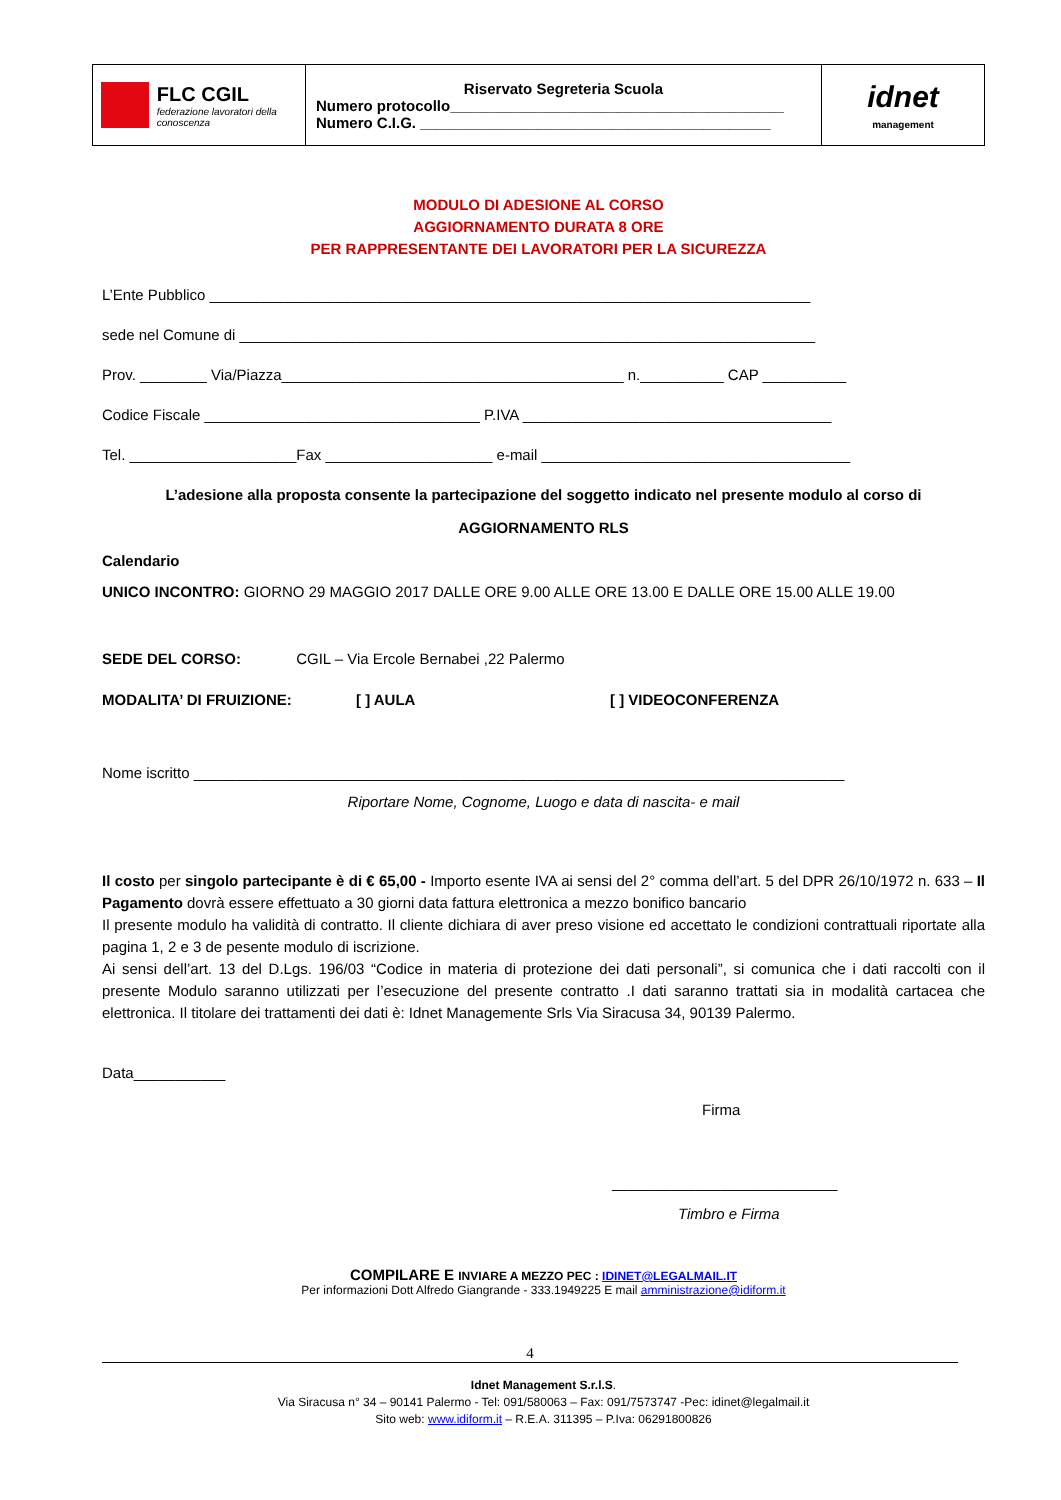| FLC CGIL federazione lavoratori della conoscenza | Riservato Segreteria Scuola Numero protocollo________________________________________ Numero C.I.G. __________________________________________ | idnet management |
MODULO DI ADESIONE AL CORSO
AGGIORNAMENTO DURATA 8 ORE
PER RAPPRESENTANTE DEI LAVORATORI PER LA SICUREZZA
L’Ente Pubblico ________________________________________________________________________
sede nel Comune di _____________________________________________________________________
Prov. ________ Via/Piazza_________________________________________ n.__________ CAP __________
Codice Fiscale _________________________________ P.IVA _____________________________________
Tel. ____________________Fax ____________________ e-mail _____________________________________
L’adesione alla proposta consente la partecipazione del soggetto indicato nel presente modulo al corso di
AGGIORNAMENTO RLS
Calendario
UNICO INCONTRO: GIORNO 29 MAGGIO 2017 DALLE ORE 9.00 ALLE ORE 13.00 E DALLE ORE 15.00 ALLE 19.00
SEDE DEL CORSO: CGIL – Via Ercole Bernabei ,22 Palermo
MODALITA’ DI FRUIZIONE: [ ] AULA [ ] VIDEOCONFERENZA
Nome iscritto ______________________________________________________________________________
Riportare Nome, Cognome, Luogo e data di nascita- e mail
Il costo per singolo partecipante è di € 65,00 - Importo esente IVA ai sensi del 2° comma dell’art. 5 del DPR 26/10/1972 n. 633 – Il Pagamento dovrà essere effettuato a 30 giorni data fattura elettronica a mezzo bonifico bancario
Il presente modulo ha validità di contratto. Il cliente dichiara di aver preso visione ed accettato le condizioni contrattuali riportate alla pagina 1, 2 e 3 de pesente modulo di iscrizione.
Ai sensi dell’art. 13 del D.Lgs. 196/03 “Codice in materia di protezione dei dati personali”, si comunica che i dati raccolti con il presente Modulo saranno utilizzati per l’esecuzione del presente contratto .I dati saranno trattati sia in modalità cartacea che elettronica. Il titolare dei trattamenti dei dati è: Idnet Managemente Srls Via Siracusa 34, 90139 Palermo.
Data___________
Firma
___________________________
Timbro e Firma
COMPILARE E INVIARE A MEZZO PEC : IDINET@LEGALMAIL.IT
Per informazioni Dott Alfredo Giangrande - 333.1949225 E mail amministrazione@idiform.it
4
Idnet Management S.r.l.S.
Via Siracusa n° 34 – 90141 Palermo - Tel: 091/580063 – Fax: 091/7573747 -Pec: idinet@legalmail.it
Sito web: www.idiform.it – R.E.A. 311395 – P.Iva: 06291800826